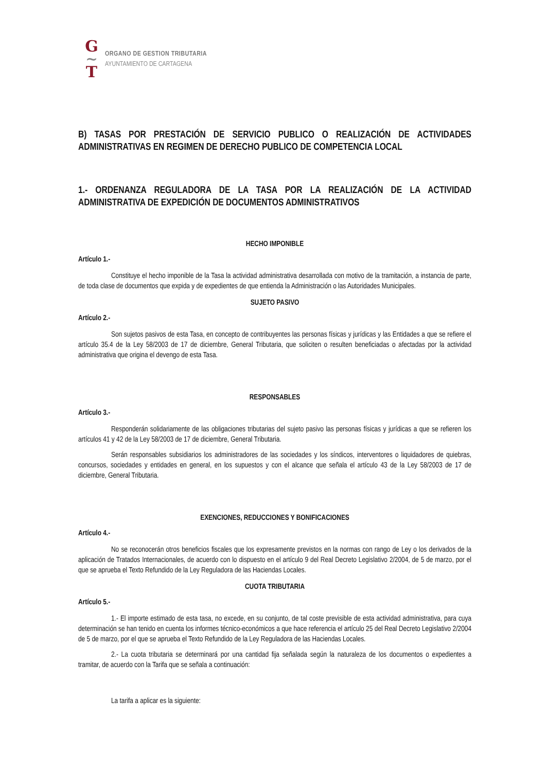G
~
T
ORGANO DE GESTION TRIBUTARIA
AYUNTAMIENTO DE CARTAGENA
B) TASAS POR PRESTACIÓN DE SERVICIO PUBLICO O REALIZACIÓN DE ACTIVIDADES ADMINISTRATIVAS EN REGIMEN DE DERECHO PUBLICO DE COMPETENCIA LOCAL
1.- ORDENANZA REGULADORA DE LA TASA POR LA REALIZACIÓN DE LA ACTIVIDAD ADMINISTRATIVA DE EXPEDICIÓN DE DOCUMENTOS ADMINISTRATIVOS
HECHO IMPONIBLE
Artículo 1.-
Constituye el hecho imponible de la Tasa la actividad administrativa desarrollada con motivo de la tramitación, a instancia de parte, de toda clase de documentos que expida y de expedientes de que entienda la Administración o las Autoridades Municipales.
SUJETO PASIVO
Artículo 2.-
Son sujetos pasivos de esta Tasa, en concepto de contribuyentes las personas físicas y jurídicas y las Entidades a que se refiere el artículo 35.4 de la Ley 58/2003 de 17 de diciembre, General Tributaria, que soliciten o resulten beneficiadas o afectadas por la actividad administrativa que origina el devengo de esta Tasa.
RESPONSABLES
Artículo 3.-
Responderán solidariamente de las obligaciones tributarias del sujeto pasivo las personas físicas y jurídicas a que se refieren los artículos 41 y 42 de la Ley 58/2003 de 17 de diciembre, General Tributaria.
Serán responsables subsidiarios los administradores de las sociedades y los síndicos, interventores o liquidadores de quiebras, concursos, sociedades y entidades en general, en los supuestos y con el alcance que señala el artículo 43 de la Ley 58/2003 de 17 de diciembre, General Tributaria.
EXENCIONES, REDUCCIONES Y BONIFICACIONES
Artículo 4.-
No se reconocerán otros beneficios fiscales que los expresamente previstos en la normas con rango de Ley o los derivados de la aplicación de Tratados Internacionales, de acuerdo con lo dispuesto en el artículo 9 del Real Decreto Legislativo 2/2004, de 5 de marzo, por el que se aprueba el Texto Refundido de la Ley Reguladora de las Haciendas Locales.
CUOTA TRIBUTARIA
Artículo 5.-
1.- El importe estimado de esta tasa, no excede, en su conjunto, de tal coste previsible de esta actividad administrativa, para cuya determinación se han tenido en cuenta los informes técnico-económicos a que hace referencia el artículo 25 del Real Decreto Legislativo 2/2004 de 5 de marzo, por el que se aprueba el Texto Refundido de la Ley Reguladora de las Haciendas Locales.
2.- La cuota tributaria se determinará por una cantidad fija señalada según la naturaleza de los documentos o expedientes a tramitar, de acuerdo con la Tarifa que se señala a continuación:
La tarifa a aplicar es la siguiente: